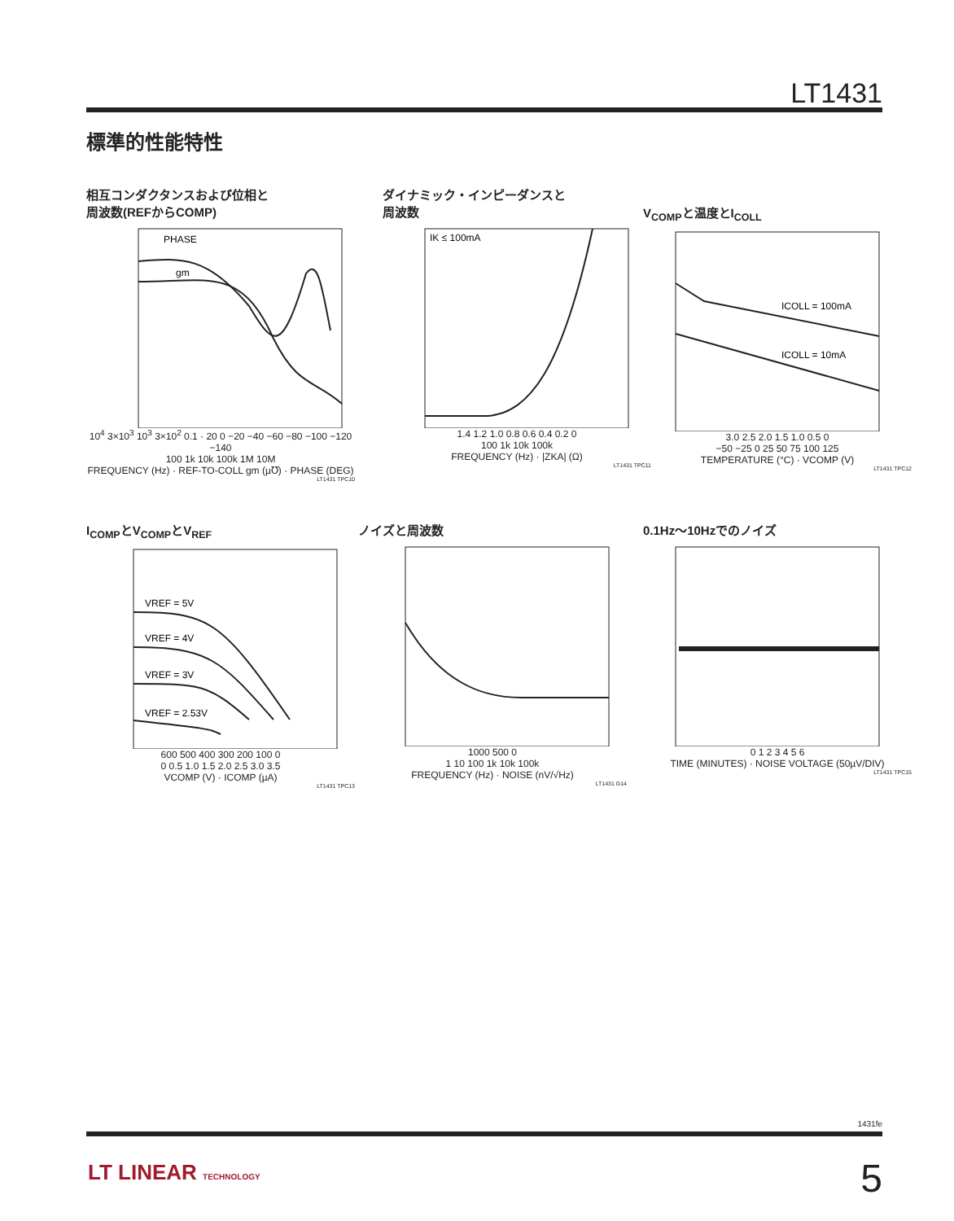LT1431
標準的性能特性
相互コンダクタンスおよび位相と
周波数(REFからCOMP)
PHASE
gm
10<sup>4</sup> 3×10<sup>3</sup> 10<sup>3</sup> 3×10<sup>2</sup> 0.1 · 20 0 −20 −40 −60 −80 −100 −120 −140
100 1k 10k 100k 1M 10M
FREQUENCY (Hz) · REF-TO-COLL gm (µ℧) · PHASE (DEG)
LT1431 TPC10
ダイナミック・インピーダンスと
周波数
IK ≤ 100mA
1.4 1.2 1.0 0.8 0.6 0.4 0.2 0
100 1k 10k 100k
FREQUENCY (Hz) · |ZKA| (Ω)
LT1431 TPC11
V<sub>COMP</sub>と温度とI<sub>COLL</sub>
ICOLL = 100mA
ICOLL = 10mA
3.0 2.5 2.0 1.5 1.0 0.5 0
−50 −25 0 25 50 75 100 125
TEMPERATURE (°C) · VCOMP (V)
LT1431 TPC12
I<sub>COMP</sub>とV<sub>COMP</sub>とV<sub>REF</sub>
VREF = 5V
VREF = 4V
VREF = 3V
VREF = 2.53V
600 500 400 300 200 100 0
0 0.5 1.0 1.5 2.0 2.5 3.0 3.5
VCOMP (V) · ICOMP (µA)
LT1431 TPC13
ノイズと周波数
1000 500 0
1 10 100 1k 10k 100k
FREQUENCY (Hz) · NOISE (nV/√Hz)
LT1431 G14
0.1Hz〜10Hzでのノイズ
0 1 2 3 4 5 6
TIME (MINUTES) · NOISE VOLTAGE (50µV/DIV)
LT1431 TPC15
1431fe
LT LINEAR TECHNOLOGY 5